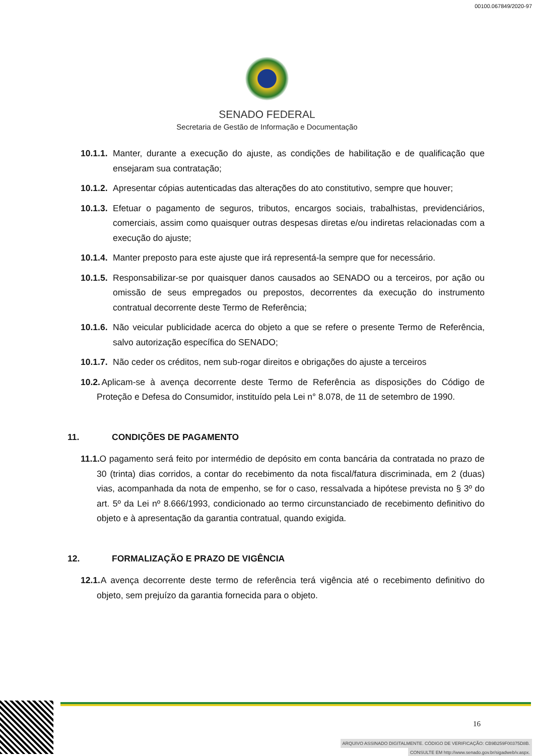00100.067849/2020-97
SENADO FEDERAL
Secretaria de Gestão de Informação e Documentação
10.1.1. Manter, durante a execução do ajuste, as condições de habilitação e de qualificação que ensejaram sua contratação;
10.1.2. Apresentar cópias autenticadas das alterações do ato constitutivo, sempre que houver;
10.1.3. Efetuar o pagamento de seguros, tributos, encargos sociais, trabalhistas, previdenciários, comerciais, assim como quaisquer outras despesas diretas e/ou indiretas relacionadas com a execução do ajuste;
10.1.4. Manter preposto para este ajuste que irá representá-la sempre que for necessário.
10.1.5. Responsabilizar-se por quaisquer danos causados ao SENADO ou a terceiros, por ação ou omissão de seus empregados ou prepostos, decorrentes da execução do instrumento contratual decorrente deste Termo de Referência;
10.1.6. Não veicular publicidade acerca do objeto a que se refere o presente Termo de Referência, salvo autorização específica do SENADO;
10.1.7. Não ceder os créditos, nem sub-rogar direitos e obrigações do ajuste a terceiros
10.2. Aplicam-se à avença decorrente deste Termo de Referência as disposições do Código de Proteção e Defesa do Consumidor, instituído pela Lei n° 8.078, de 11 de setembro de 1990.
11. CONDIÇÕES DE PAGAMENTO
11.1. O pagamento será feito por intermédio de depósito em conta bancária da contratada no prazo de 30 (trinta) dias corridos, a contar do recebimento da nota fiscal/fatura discriminada, em 2 (duas) vias, acompanhada da nota de empenho, se for o caso, ressalvada a hipótese prevista no § 3º do art. 5º da Lei nº 8.666/1993, condicionado ao termo circunstanciado de recebimento definitivo do objeto e à apresentação da garantia contratual, quando exigida.
12. FORMALIZAÇÃO E PRAZO DE VIGÊNCIA
12.1. A avença decorrente deste termo de referência terá vigência até o recebimento definitivo do objeto, sem prejuízo da garantia fornecida para o objeto.
16
ARQUIVO ASSINADO DIGITALMENTE. CÓDIGO DE VERIFICAÇÃO: CB9B259F00375D8B.
CONSULTE EM http://www.senado.gov.br/sigadweb/v.aspx.